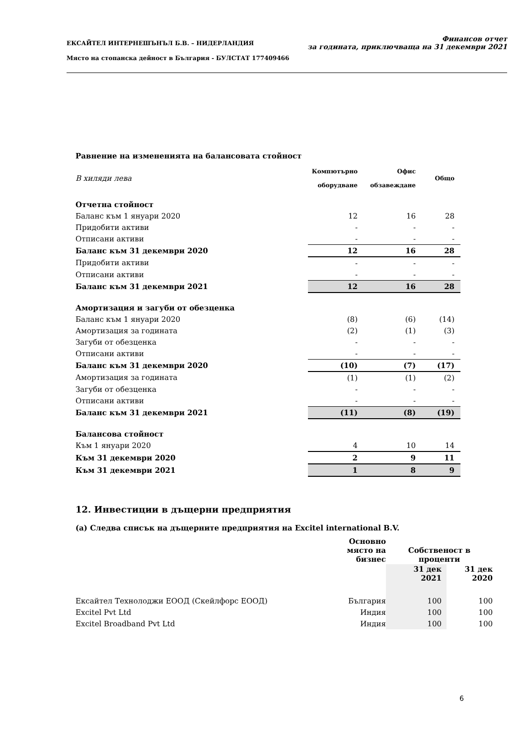ЕКСАЙТЕЛ ИНТЕРНЕШЪНЪЛ Б.В. – НИДЕРЛАНДИЯ
Място на стопанска дейност в България - БУЛСТАТ 177409466
Финансов отчет
за годината, приключваща на 31 декември 2021
Равнение на измененията на балансовата стойност
| В хиляди лева | Компютърно оборудване | Офис обзавеждане | Общо |
| Отчетна стойност | | | |
| Баланс към 1 януари 2020 | 12 | 16 | 28 |
| Придобити активи | - | - | - |
| Отписани активи | - | - | - |
| Баланс към 31 декември 2020 | 12 | 16 | 28 |
| Придобити активи | - | - | - |
| Отписани активи | - | - | - |
| Баланс към 31 декември 2021 | 12 | 16 | 28 |
| Амортизация и загуби от обезценка | | | |
| Баланс към 1 януари 2020 | (8) | (6) | (14) |
| Амортизация за годината | (2) | (1) | (3) |
| Загуби от обезценка | - | - | - |
| Отписани активи | - | - | - |
| Баланс към 31 декември 2020 | (10) | (7) | (17) |
| Амортизация за годината | (1) | (1) | (2) |
| Загуби от обезценка | - | - | - |
| Отписани активи | - | - | - |
| Баланс към 31 декември 2021 | (11) | (8) | (19) |
| Балансова стойност | | | |
| Към 1 януари 2020 | 4 | 10 | 14 |
| Към 31 декември 2020 | 2 | 9 | 11 |
| Към 31 декември 2021 | 1 | 8 | 9 |
12. Инвестиции в дъщерни предприятия
(a) Следва списък на дъщерните предприятия на Excitel international B.V.
| | Основно място на бизнес | Собственост в проценти | |
| | | 31 дек 2021 | 31 дек 2020 |
| Ексайтел Технолоджи ЕООД (Скейлфорс ЕООД) | България | 100 | 100 |
| Excitel Pvt Ltd | Индия | 100 | 100 |
| Excitel Broadband Pvt Ltd | Индия | 100 | 100 |
6